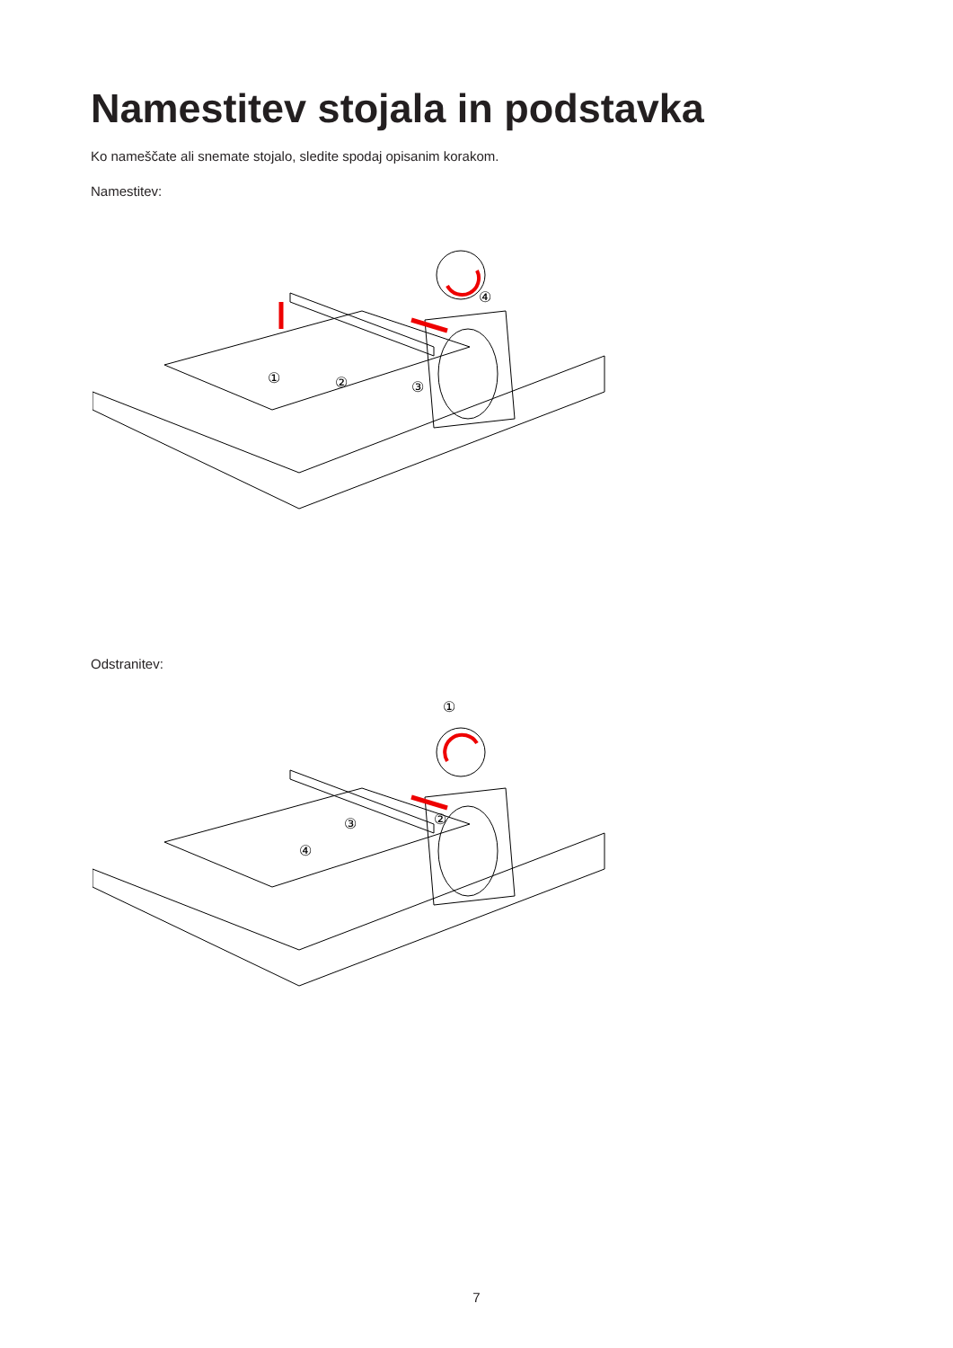Namestitev stojala in podstavka
Ko nameščate ali snemate stojalo, sledite spodaj opisanim korakom.
Namestitev:
①
②
③
④
Odstranitev:
①
②
③
④
7